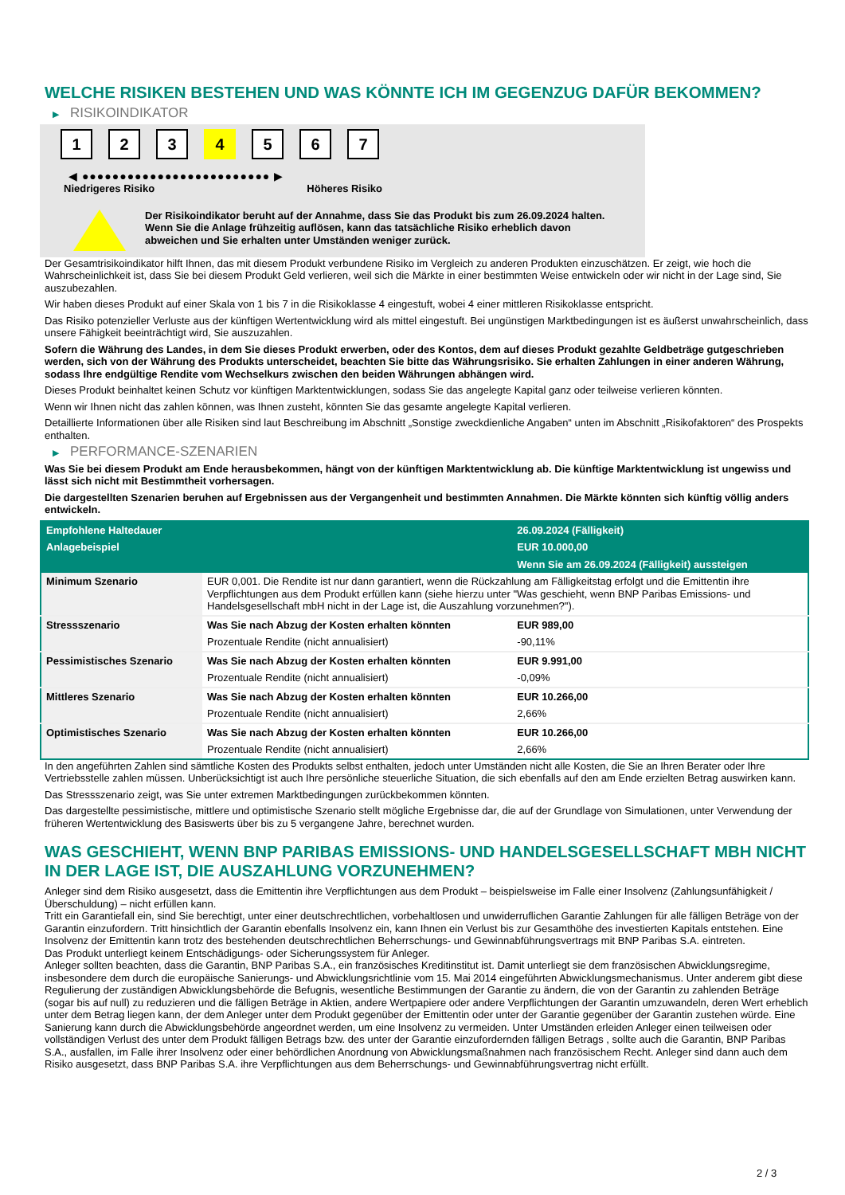WELCHE RISIKEN BESTEHEN UND WAS KÖNNTE ICH IM GEGENZUG DAFÜR BEKOMMEN?
▶ RISIKOINDIKATOR
1 2 3 4 5 6 7
◀ ●●●●●●●●●●●●●●●●●●●●●●●●● ▶
Niedrigeres Risiko Höheres Risiko
Der Risikoindikator beruht auf der Annahme, dass Sie das Produkt bis zum 26.09.2024 halten.
Wenn Sie die Anlage frühzeitig auflösen, kann das tatsächliche Risiko erheblich davon abweichen und Sie erhalten unter Umständen weniger zurück.
Der Gesamtrisikoindikator hilft Ihnen, das mit diesem Produkt verbundene Risiko im Vergleich zu anderen Produkten einzuschätzen. Er zeigt, wie hoch die Wahrscheinlichkeit ist, dass Sie bei diesem Produkt Geld verlieren, weil sich die Märkte in einer bestimmten Weise entwickeln oder wir nicht in der Lage sind, Sie auszubezahlen.
Wir haben dieses Produkt auf einer Skala von 1 bis 7 in die Risikoklasse 4 eingestuft, wobei 4 einer mittleren Risikoklasse entspricht.
Das Risiko potenzieller Verluste aus der künftigen Wertentwicklung wird als mittel eingestuft. Bei ungünstigen Marktbedingungen ist es äußerst unwahrscheinlich, dass unsere Fähigkeit beeinträchtigt wird, Sie auszuzahlen.
Sofern die Währung des Landes, in dem Sie dieses Produkt erwerben, oder des Kontos, dem auf dieses Produkt gezahlte Geldbeträge gutgeschrieben werden, sich von der Währung des Produkts unterscheidet, beachten Sie bitte das Währungsrisiko. Sie erhalten Zahlungen in einer anderen Währung, sodass Ihre endgültige Rendite vom Wechselkurs zwischen den beiden Währungen abhängen wird.
Dieses Produkt beinhaltet keinen Schutz vor künftigen Marktentwicklungen, sodass Sie das angelegte Kapital ganz oder teilweise verlieren könnten.
Wenn wir Ihnen nicht das zahlen können, was Ihnen zusteht, könnten Sie das gesamte angelegte Kapital verlieren.
Detaillierte Informationen über alle Risiken sind laut Beschreibung im Abschnitt „Sonstige zweckdienliche Angaben“ unten im Abschnitt „Risikofaktoren“ des Prospekts enthalten.
▶ PERFORMANCE-SZENARIEN
Was Sie bei diesem Produkt am Ende herausbekommen, hängt von der künftigen Marktentwicklung ab. Die künftige Marktentwicklung ist ungewiss und lässt sich nicht mit Bestimmtheit vorhersagen.
Die dargestellten Szenarien beruhen auf Ergebnissen aus der Vergangenheit und bestimmten Annahmen. Die Märkte könnten sich künftig völlig anders entwickeln.
| Empfohlene Haltedauer | | 26.09.2024 (Fälligkeit) |
| --- | --- | --- |
| Anlagebeispiel | | EUR 10.000,00 |
| | | Wenn Sie am 26.09.2024 (Fälligkeit) aussteigen |
| Minimum Szenario | EUR 0,001. Die Rendite ist nur dann garantiert, wenn die Rückzahlung am Fälligkeitstag erfolgt und die Emittentin ihre Verpflichtungen aus dem Produkt erfüllen kann (siehe hierzu unter "Was geschieht, wenn BNP Paribas Emissions- und Handelsgesellschaft mbH nicht in der Lage ist, die Auszahlung vorzunehmen?"). | |
| Stressszenario | Was Sie nach Abzug der Kosten erhalten könnten | EUR 989,00 |
| | Prozentuale Rendite (nicht annualisiert) | -90,11% |
| Pessimistisches Szenario | Was Sie nach Abzug der Kosten erhalten könnten | EUR 9.991,00 |
| | Prozentuale Rendite (nicht annualisiert) | -0,09% |
| Mittleres Szenario | Was Sie nach Abzug der Kosten erhalten könnten | EUR 10.266,00 |
| | Prozentuale Rendite (nicht annualisiert) | 2,66% |
| Optimistisches Szenario | Was Sie nach Abzug der Kosten erhalten könnten | EUR 10.266,00 |
| | Prozentuale Rendite (nicht annualisiert) | 2,66% |
In den angeführten Zahlen sind sämtliche Kosten des Produkts selbst enthalten, jedoch unter Umständen nicht alle Kosten, die Sie an Ihren Berater oder Ihre Vertriebsstelle zahlen müssen. Unberücksichtigt ist auch Ihre persönliche steuerliche Situation, die sich ebenfalls auf den am Ende erzielten Betrag auswirken kann.
Das Stressszenario zeigt, was Sie unter extremen Marktbedingungen zurückbekommen könnten.
Das dargestellte pessimistische, mittlere und optimistische Szenario stellt mögliche Ergebnisse dar, die auf der Grundlage von Simulationen, unter Verwendung der früheren Wertentwicklung des Basiswerts über bis zu 5 vergangene Jahre, berechnet wurden.
WAS GESCHIEHT, WENN BNP PARIBAS EMISSIONS- UND HANDELSGESELLSCHAFT MBH NICHT IN DER LAGE IST, DIE AUSZAHLUNG VORZUNEHMEN?
Anleger sind dem Risiko ausgesetzt, dass die Emittentin ihre Verpflichtungen aus dem Produkt – beispielsweise im Falle einer Insolvenz (Zahlungsunfähigkeit / Überschuldung) – nicht erfüllen kann.
Tritt ein Garantiefall ein, sind Sie berechtigt, unter einer deutschrechtlichen, vorbehaltlosen und unwiderruflichen Garantie Zahlungen für alle fälligen Beträge von der Garantin einzufordern. Tritt hinsichtlich der Garantin ebenfalls Insolvenz ein, kann Ihnen ein Verlust bis zur Gesamthöhe des investierten Kapitals entstehen. Eine Insolvenz der Emittentin kann trotz des bestehenden deutschrechtlichen Beherrschungs- und Gewinnabführungsvertrags mit BNP Paribas S.A. eintreten.
Das Produkt unterliegt keinem Entschädigungs- oder Sicherungssystem für Anleger.
Anleger sollten beachten, dass die Garantin, BNP Paribas S.A., ein französisches Kreditinstitut ist. Damit unterliegt sie dem französischen Abwicklungsregime, insbesondere dem durch die europäische Sanierungs- und Abwicklungsrichtlinie vom 15. Mai 2014 eingeführten Abwicklungsmechanismus. Unter anderem gibt diese Regulierung der zuständigen Abwicklungsbehörde die Befugnis, wesentliche Bestimmungen der Garantie zu ändern, die von der Garantin zu zahlenden Beträge (sogar bis auf null) zu reduzieren und die fälligen Beträge in Aktien, andere Wertpapiere oder andere Verpflichtungen der Garantin umzuwandeln, deren Wert erheblich unter dem Betrag liegen kann, der dem Anleger unter dem Produkt gegenüber der Emittentin oder unter der Garantie gegenüber der Garantin zustehen würde. Eine Sanierung kann durch die Abwicklungsbehörde angeordnet werden, um eine Insolvenz zu vermeiden. Unter Umständen erleiden Anleger einen teilweisen oder vollständigen Verlust des unter dem Produkt fälligen Betrags bzw. des unter der Garantie einzufordernden fälligen Betrags , sollte auch die Garantin, BNP Paribas S.A., ausfallen, im Falle ihrer Insolvenz oder einer behördlichen Anordnung von Abwicklungsmaßnahmen nach französischem Recht. Anleger sind dann auch dem Risiko ausgesetzt, dass BNP Paribas S.A. ihre Verpflichtungen aus dem Beherrschungs- und Gewinnabführungsvertrag nicht erfüllt.
2 / 3